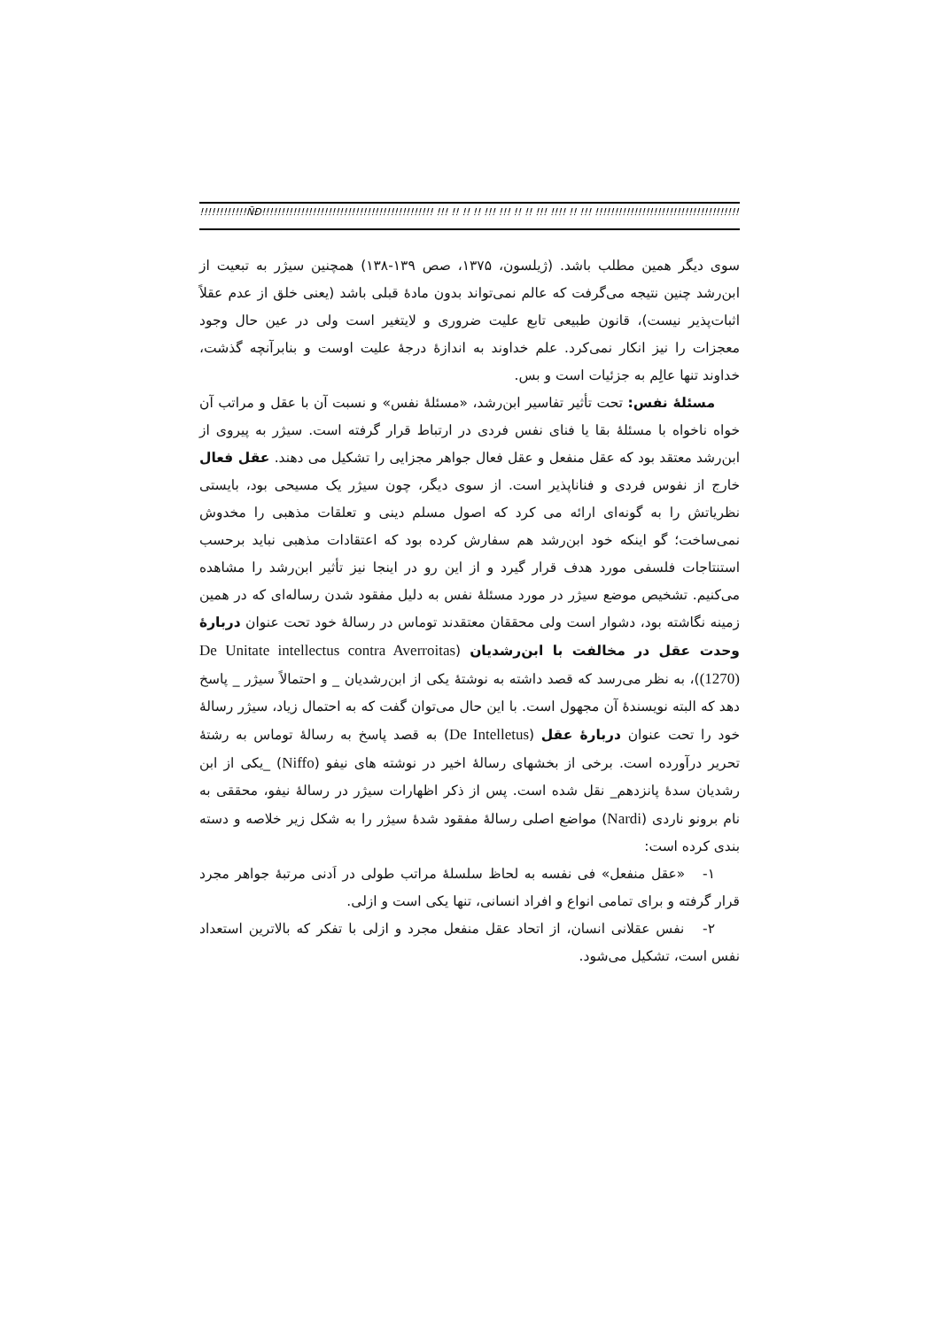!!!!!!!!!!!!ÑÐ!!!!!!!!!!!!!!!!!!!!!!!!!!!!!!!!!!!!!!!!!!!! !!! !! !! !! !!! !!! !! !! !!! !!!! !! !!! !!!!!!!!!!!!!!!!!!!!!!!!!!!!!!!!!!!!!!!!!!!!!!!!
سوی دیگر همین مطلب باشد. (ژیلسون، ۱۳۷۵، صص ۱۳۹-۱۳۸) همچنین سیژر به تبعیت از ابن‌رشد چنین نتیجه می‌گرفت که عالم نمی‌تواند بدون مادۀ قبلی باشد (یعنی خلق از عدم عقلاً اثبات‌پذیر نیست)، قانون طبیعی تابع علیت ضروری و لایتغیر است ولی در عین حال وجود معجزات را نیز انکار نمی‌کرد. علم خداوند به اندازۀ درجۀ علیت اوست و بنابرآنچه گذشت، خداوند تنها عالِم به جزئیات است و بس.
مسئلۀ نفس: تحت تأثیر تفاسیر ابن‌رشد، «مسئلۀ نفس» و نسبت آن با عقل و مراتب آن خواه ناخواه با مسئلۀ بقا یا فنای نفس فردی در ارتباط قرار گرفته است. سیژر به پیروی از ابن‌رشد معتقد بود که عقل منفعل و عقل فعال جواهر مجزایی را تشکیل می دهند. عقل فعال خارج از نفوس فردی و فناناپذیر است. از سوی دیگر، چون سیژر یک مسیحی بود، بایستی نظریاتش را به گونه‌ای ارائه می کرد که اصول مسلم دینی و تعلقات مذهبی را مخدوش نمی‌ساخت؛ گو اینکه خود ابن‌رشد هم سفارش کرده بود که اعتقادات مذهبی نباید برحسب استنتاجات فلسفی مورد هدف قرار گیرد و از این رو در اینجا نیز تأثیر ابن‌رشد را مشاهده می‌کنیم. تشخیص موضع سیژر در مورد مسئلۀ نفس به دلیل مفقود شدن رساله‌ای که در همین زمینه نگاشته بود، دشوار است ولی محققان معتقدند توماس در رسالۀ خود تحت عنوان دربارۀ وحدت عقل در مخالفت با ابن‌رشدیان (De Unitate intellectus contra Averroitas (1270))، به نظر می‌رسد که قصد داشته به نوشتۀ یکی از ابن‌رشدیان _ و احتمالاً سیژر _ پاسخ دهد که البته نویسندۀ آن مجهول است. با این حال می‌توان گفت که به احتمال زیاد، سیژر رسالۀ خود را تحت عنوان دربارۀ عقل (De Intelletus) به قصد پاسخ به رسالۀ توماس به رشتۀ تحریر درآورده است. برخی از بخشهای رسالۀ اخیر در نوشته های نیفو (Niffo) _یکی از ابن رشدیان سدۀ پانزدهم_ نقل شده است. پس از ذکر اظهارات سیژر در رسالۀ نیفو، محققی به نام برونو ناردی (Nardi) مواضع اصلی رسالۀ مفقود شدۀ سیژر را به شکل زیر خلاصه و دسته بندی کرده است:
۱- «عقل منفعل» فی نفسه به لحاظ سلسلۀ مراتب طولی در اَدنی مرتبۀ جواهر مجرد قرار گرفته و برای تمامی انواع و افراد انسانی، تنها یکی است و ازلی.
۲- نفس عقلانی انسان، از اتحاد عقل منفعل مجرد و ازلی با تفکر که بالاترین استعداد نفس است، تشکیل می‌شود.